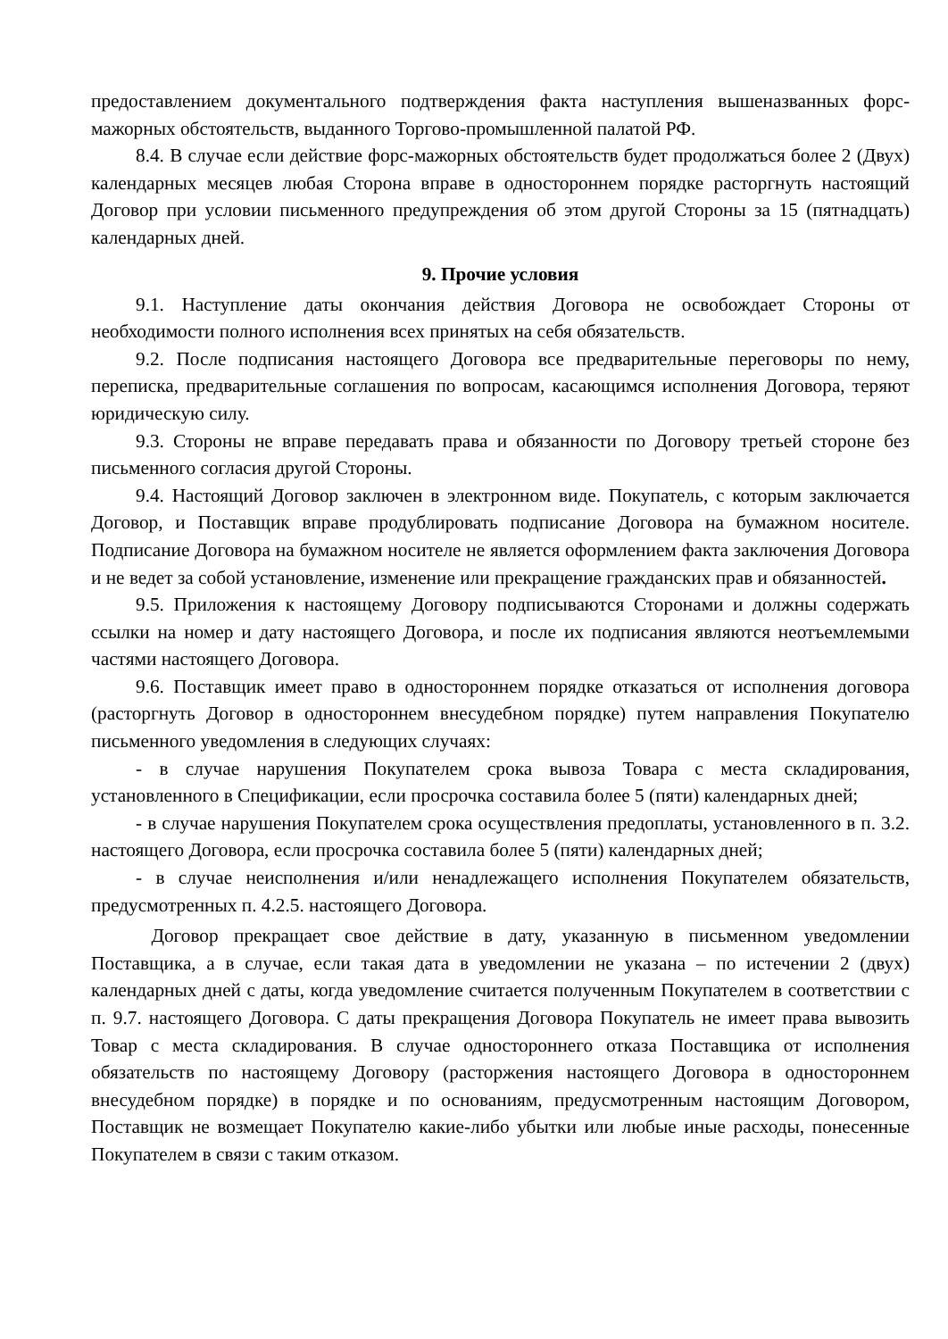предоставлением документального подтверждения факта наступления вышеназванных форс-мажорных обстоятельств, выданного Торгово-промышленной палатой РФ.
8.4. В случае если действие форс-мажорных обстоятельств будет продолжаться более 2 (Двух) календарных месяцев любая Сторона вправе в одностороннем порядке расторгнуть настоящий Договор при условии письменного предупреждения об этом другой Стороны за 15 (пятнадцать) календарных дней.
9. Прочие условия
9.1. Наступление даты окончания действия Договора не освобождает Стороны от необходимости полного исполнения всех принятых на себя обязательств.
9.2. После подписания настоящего Договора все предварительные переговоры по нему, переписка, предварительные соглашения по вопросам, касающимся исполнения Договора, теряют юридическую силу.
9.3. Стороны не вправе передавать права и обязанности по Договору третьей стороне без письменного согласия другой Стороны.
9.4. Настоящий Договор заключен в электронном виде. Покупатель, с которым заключается Договор, и Поставщик вправе продублировать подписание Договора на бумажном носителе. Подписание Договора на бумажном носителе не является оформлением факта заключения Договора и не ведет за собой установление, изменение или прекращение гражданских прав и обязанностей.
9.5. Приложения к настоящему Договору подписываются Сторонами и должны содержать ссылки на номер и дату настоящего Договора, и после их подписания являются неотъемлемыми частями настоящего Договора.
9.6. Поставщик имеет право в одностороннем порядке отказаться от исполнения договора (расторгнуть Договор в одностороннем внесудебном порядке) путем направления Покупателю письменного уведомления в следующих случаях:
- в случае нарушения Покупателем срока вывоза Товара с места складирования, установленного в Спецификации, если просрочка составила более 5 (пяти) календарных дней;
- в случае нарушения Покупателем срока осуществления предоплаты, установленного в п. 3.2. настоящего Договора, если просрочка составила более 5 (пяти) календарных дней;
- в случае неисполнения и/или ненадлежащего исполнения Покупателем обязательств, предусмотренных п. 4.2.5. настоящего Договора.
Договор прекращает свое действие в дату, указанную в письменном уведомлении Поставщика, а в случае, если такая дата в уведомлении не указана – по истечении 2 (двух) календарных дней с даты, когда уведомление считается полученным Покупателем в соответствии с п. 9.7. настоящего Договора. С даты прекращения Договора Покупатель не имеет права вывозить Товар с места складирования. В случае одностороннего отказа Поставщика от исполнения обязательств по настоящему Договору (расторжения настоящего Договора в одностороннем внесудебном порядке) в порядке и по основаниям, предусмотренным настоящим Договором, Поставщик не возмещает Покупателю какие-либо убытки или любые иные расходы, понесенные Покупателем в связи с таким отказом.